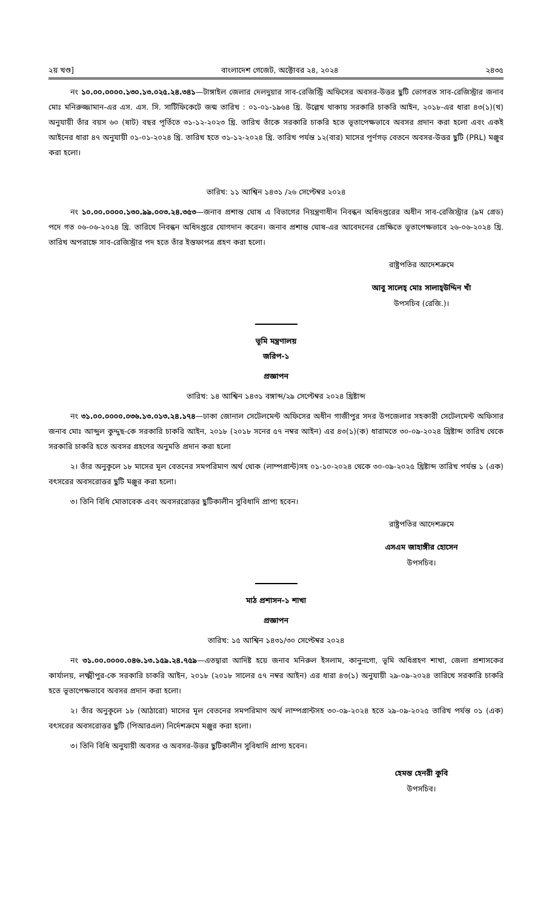২য় খণ্ড] বাংলাদেশ গেজেট, অক্টোবর ২৪, ২০২৪ ২৪৩৫
নং ১০.০০.০০০০.১৩০.১৩.০২৫.২৪.৩৪১—টাঙ্গাইল জেলার দেলদুয়ার সাব-রেজিস্ট্রি অফিসের অবসর-উত্তর ছুটি ভোগরত সাব-রেজিস্ট্রার জনাব মোঃ মনিরুজ্জামান-এর এস. এস. সি. সার্টিফিকেটে জন্ম তারিখ : ০১-০১-১৯৬৪ খ্রি. উল্লেখ থাকায় সরকারি চাকরি আইন, ২০১৮-এর ধারা ৪৩(১)(খ) অনুযায়ী তাঁর বয়স ৬০ (ষাট) বছর পূর্তিতে ৩১-১২-২০২৩ খ্রি. তারিখ তাঁকে সরকারি চাকরি হতে ভূতাপেক্ষভাবে অবসর প্রদান করা হলো এবং একই আইনের ধারা ৪৭ অনুযায়ী ০১-০১-২০২৪ খ্রি. তারিখ হতে ৩১-১২-২০২৪ খ্রি. তারিখ পর্যন্ত ১২(বার) মাসের পূর্ণগড় বেতনে অবসর-উত্তর ছুটি (PRL) মঞ্জুর করা হলো।
তারিখ: ১১ আশ্বিন ১৪৩১ /২৬ সেপ্টেম্বর ২০২৪
নং ১০.০০.০০০০.১৩০.৯৯.০০৩.২৪.৩৫৩—জনাব প্রশান্ত ঘোষ এ বিভাগের নিয়ন্ত্রণাধীন নিবন্ধন অধিদপ্তরের অধীন সাব-রেজিস্ট্রার (৯ম গ্রেড) পদে গত ০৬-০৬-২০২৪ খ্রি. তারিখে নিবন্ধন অধিদপ্তরে যোগদান করেন। জনাব প্রশান্ত ঘোষ-এর আবেদনের প্রেক্ষিতে ভূতাপেক্ষভাবে ২৬-০৬-২০২৪ খ্রি. তারিখ অপরাহ্নে সাব-রেজিস্ট্রার পদ হতে তাঁর ইস্তফাপত্র গ্রহণ করা হলো।
রাষ্ট্রপতির আদেশক্রমে
আবু সালেহ্ মোঃ সালাহ্উদ্দিন খাঁ
উপসচিব (রেজি.)।
ভূমি মন্ত্রণালয়
জরিপ-১
প্রজ্ঞাপন
তারিখ: ১৪ আশ্বিন ১৪৩১ বঙ্গাব্দ/২৯ সেপ্টেম্বর ২০২৪ খ্রিষ্টাব্দ
নং ৩১.০০.০০০০.০৩৬.১৩.০১৩.২৪.১৭৪—ঢাকা জোনাল সেটেলমেন্ট অফিসের অধীন গাজীপুর সদর উপজেলার সহকারী সেটেলমেন্ট অফিসার জনাব মোঃ আব্দুল কুদ্দুছ-কে সরকারি চাকরি আইন, ২০১৮ (২০১৮ সনের ৫৭ নম্বর আইন) এর ৪৩(১)(ক) ধারামতে ৩০-০৯-২০২৪ খ্রিষ্টাব্দ তারিখ থেকে সরকারি চাকরি হতে অবসর গ্রহণের অনুমতি প্রদান করা হলো
২। তাঁর অনুকূলে ১৮ মাসের মূল বেতনের সমপরিমাণ অর্থ থোক (লাম্পগ্রান্ট)সহ ০১-১০-২০২৪ থেকে ৩০-০৯-২০২৫ খ্রিষ্টাব্দ তারিখ পর্যন্ত ১ (এক) বৎসরের অবসরোত্তর ছুটি মঞ্জুর করা হলো।
৩। তিনি বিধি মোতাবেক এবং অবসররোত্তর ছুটিকালীন সুবিধাদি প্রাপ্য হবেন।
রাষ্ট্রপতির আদেশক্রমে
এসএম জাহাঙ্গীর হোসেন
উপসচিব।
মাঠ প্রশাসন-১ শাখা
প্রজ্ঞাপন
তারিখ: ১৫ আশ্বিন ১৪৩১/৩০ সেপ্টেম্বর ২০২৪
নং ৩১.০০.০০০০.০৪৬.১৩.১৫৯.২৪.৭৫৯—এতদ্বারা আদিষ্ট হয়ে জনাব মনিরুল ইসলাম, কানুনগো, ভূমি অধিগ্রহণ শাখা, জেলা প্রশাসকের কার্যালয়, লক্ষ্মীপুর-কে সরকারি চাকরি আইন, ২০১৮ (২০১৮ সালের ৫৭ নম্বর আইন) এর ধারা ৪৩(১) অনুযায়ী ২৯-০৯-২০২৪ তারিখে সরকারি চাকরি হতে ভূতাপেক্ষভাবে অবসর প্রদান করা হলো।
২। তাঁর অনুকূলে ১৮ (আঠারো) মাসের মূল বেতনের সমপরিমাণ অর্থ লাম্পগ্রান্টসহ ৩০-০৯-২০২৪ হতে ২৯-০৯-২০২৫ তারিখ পর্যন্ত ০১ (এক) বৎসরের অবসরোত্তর ছুটি (পিআরএল) নির্দেশক্রমে মঞ্জুর করা হলো।
৩। তিনি বিধি অনুযায়ী অবসর ও অবসর-উত্তর ছুটিকালীন সুবিধাদি প্রাপ্য হবেন।
হেমন্ত হেনরী কুবি
উপসচিব।